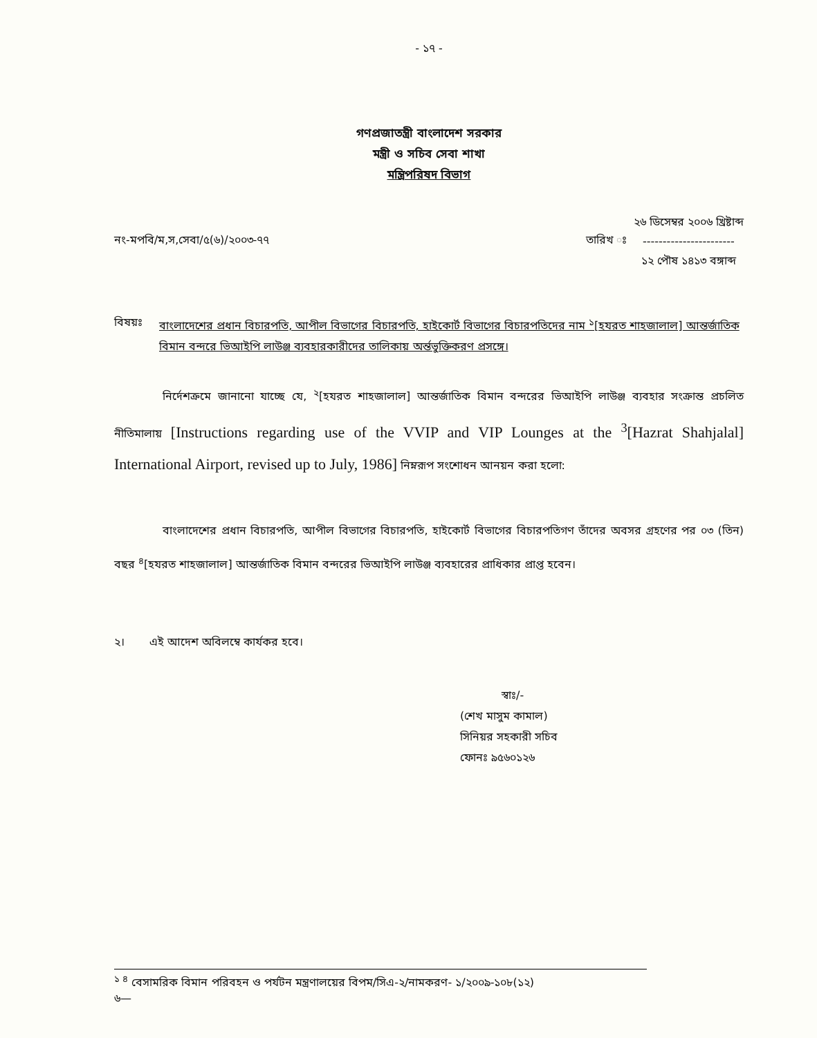- ১৭ -
গণপ্রজাতন্ত্রী বাংলাদেশ সরকার
মন্ত্রী ও সচিব সেবা শাখা
মন্ত্রিপরিষদ বিভাগ
নং-মপবি/ম,স,সেবা/৫(৬)/২০০৩-৭৭ তারিখ ঃ
২৬ ডিসেম্বর ২০০৬ খ্রিষ্টাব্দ
-----------------------
১২ পৌষ ১৪১৩ বঙ্গাব্দ
বিষয়ঃ বাংলাদেশের প্রধান বিচারপতি, আপীল বিভাগের বিচারপতি, হাইকোর্ট বিভাগের বিচারপতিদের নাম <sup>১</sup>[হযরত শাহজালাল] আন্তর্জাতিক বিমান বন্দরে ভিআইপি লাউঞ্জ ব্যবহারকারীদের তালিকায় অর্ন্তভুক্তিকরণ প্রসঙ্গে।
নির্দেশক্রমে জানানো যাচ্ছে যে, <sup>২</sup>[হযরত শাহজালাল] আন্তর্জাতিক বিমান বন্দরের ভিআইপি লাউঞ্জ ব্যবহার সংক্রান্ত প্রচলিত নীতিমালায় [Instructions regarding use of the VVIP and VIP Lounges at the <sup>3</sup>[Hazrat Shahjalal] International Airport, revised up to July, 1986] নিম্নরূপ সংশোধন আনয়ন করা হলো:
বাংলাদেশের প্রধান বিচারপতি, আপীল বিভাগের বিচারপতি, হাইকোর্ট বিভাগের বিচারপতিগণ তাঁদের অবসর গ্রহণের পর ০৩ (তিন) বছর <sup>৪</sup>[হযরত শাহজালাল] আন্তর্জাতিক বিমান বন্দরের ভিআইপি লাউঞ্জ ব্যবহারের প্রাধিকার প্রাপ্ত হবেন।
২। এই আদেশ অবিলম্বে কার্যকর হবে।
স্বাঃ/-
(শেখ মাসুম কামাল)
সিনিয়র সহকারী সচিব
ফোনঃ ৯৫৬০১২৬
<sup>১ ৪</sup> বেসামরিক বিমান পরিবহন ও পর্যটন মন্ত্রণালয়ের বিপম/সিএ-২/নামকরণ- ১/২০০৯-১০৮(১২)
৬—